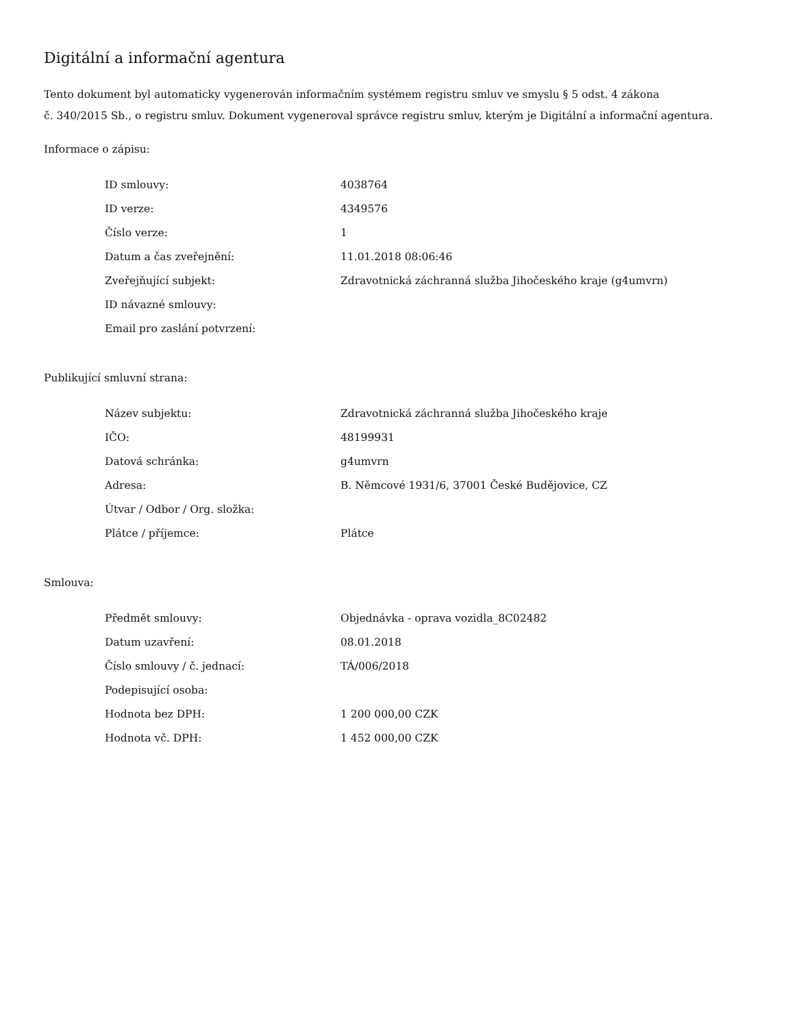Digitální a informační agentura
Tento dokument byl automaticky vygenerován informačním systémem registru smluv ve smyslu § 5 odst. 4 zákona
č. 340/2015 Sb., o registru smluv. Dokument vygeneroval správce registru smluv, kterým je Digitální a informační agentura.
Informace o zápisu:
| ID smlouvy: | 4038764 |
| ID verze: | 4349576 |
| Číslo verze: | 1 |
| Datum a čas zveřejnění: | 11.01.2018 08:06:46 |
| Zveřejňující subjekt: | Zdravotnická záchranná služba Jihočeského kraje (g4umvrn) |
| ID návazné smlouvy: | |
| Email pro zaslání potvrzení: | |
Publikující smluvní strana:
| Název subjektu: | Zdravotnická záchranná služba Jihočeského kraje |
| IČO: | 48199931 |
| Datová schránka: | g4umvrn |
| Adresa: | B. Němcové 1931/6, 37001 České Budějovice, CZ |
| Útvar / Odbor / Org. složka: | |
| Plátce / příjemce: | Plátce |
Smlouva:
| Předmět smlouvy: | Objednávka - oprava vozidla_8C02482 |
| Datum uzavření: | 08.01.2018 |
| Číslo smlouvy / č. jednací: | TÁ/006/2018 |
| Podepisující osoba: | |
| Hodnota bez DPH: | 1 200 000,00 CZK |
| Hodnota vč. DPH: | 1 452 000,00 CZK |